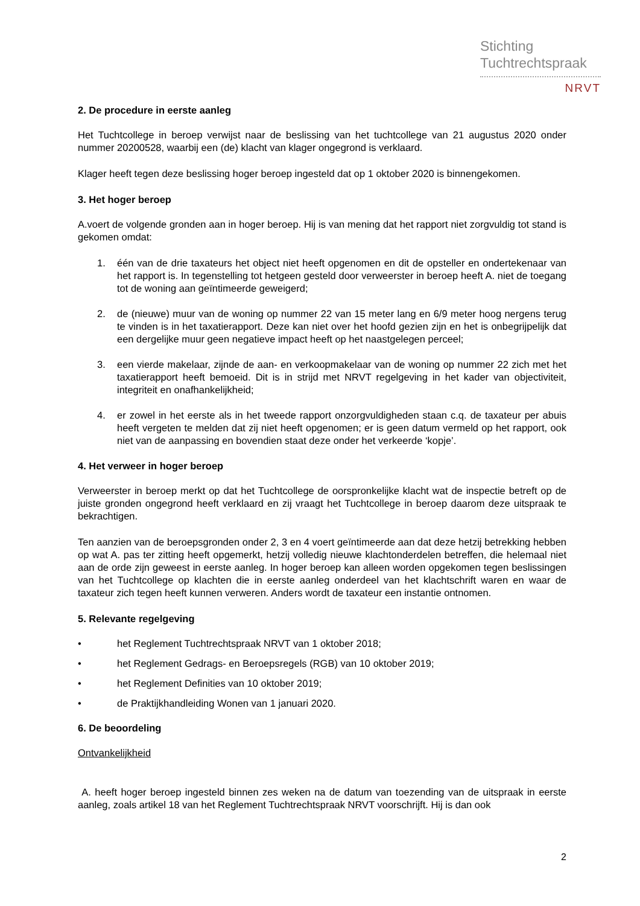Stichting
Tuchtrechtspraak
NRVT
2. De procedure in eerste aanleg
Het Tuchtcollege in beroep verwijst naar de beslissing van het tuchtcollege van 21 augustus 2020 onder nummer 20200528, waarbij een (de) klacht van klager ongegrond is verklaard.
Klager heeft tegen deze beslissing hoger beroep ingesteld dat op 1 oktober 2020 is binnengekomen.
3. Het hoger beroep
A.voert de volgende gronden aan in hoger beroep. Hij is van mening dat het rapport niet zorgvuldig tot stand is gekomen omdat:
1. één van de drie taxateurs het object niet heeft opgenomen en dit de opsteller en ondertekenaar van het rapport is. In tegenstelling tot hetgeen gesteld door verweerster in beroep heeft A. niet de toegang tot de woning aan geïntimeerde geweigerd;
2. de (nieuwe) muur van de woning op nummer 22 van 15 meter lang en 6/9 meter hoog nergens terug te vinden is in het taxatierapport. Deze kan niet over het hoofd gezien zijn en het is onbegrijpelijk dat een dergelijke muur geen negatieve impact heeft op het naastgelegen perceel;
3. een vierde makelaar, zijnde de aan- en verkoopmakelaar van de woning op nummer 22 zich met het taxatierapport heeft bemoeid. Dit is in strijd met NRVT regelgeving in het kader van objectiviteit, integriteit en onafhankelijkheid;
4. er zowel in het eerste als in het tweede rapport onzorgvuldigheden staan c.q. de taxateur per abuis heeft vergeten te melden dat zij niet heeft opgenomen; er is geen datum vermeld op het rapport, ook niet van de aanpassing en bovendien staat deze onder het verkeerde ‘kopje’.
4. Het verweer in hoger beroep
Verweerster in beroep merkt op dat het Tuchtcollege de oorspronkelijke klacht wat de inspectie betreft op de juiste gronden ongegrond heeft verklaard en zij vraagt het Tuchtcollege in beroep daarom deze uitspraak te bekrachtigen.
Ten aanzien van de beroepsgronden onder 2, 3 en 4 voert geïntimeerde aan dat deze hetzij betrekking hebben op wat A. pas ter zitting heeft opgemerkt, hetzij volledig nieuwe klachtonderdelen betreffen, die helemaal niet aan de orde zijn geweest in eerste aanleg. In hoger beroep kan alleen worden opgekomen tegen beslissingen van het Tuchtcollege op klachten die in eerste aanleg onderdeel van het klachtschrift waren en waar de taxateur zich tegen heeft kunnen verweren. Anders wordt de taxateur een instantie ontnomen.
5. Relevante regelgeving
• het Reglement Tuchtrechtspraak NRVT van 1 oktober 2018;
• het Reglement Gedrags- en Beroepsregels (RGB) van 10 oktober 2019;
• het Reglement Definities van 10 oktober 2019;
• de Praktijkhandleiding Wonen van 1 januari 2020.
6. De beoordeling
Ontvankelijkheid
A. heeft hoger beroep ingesteld binnen zes weken na de datum van toezending van de uitspraak in eerste aanleg, zoals artikel 18 van het Reglement Tuchtrechtspraak NRVT voorschrijft. Hij is dan ook
2